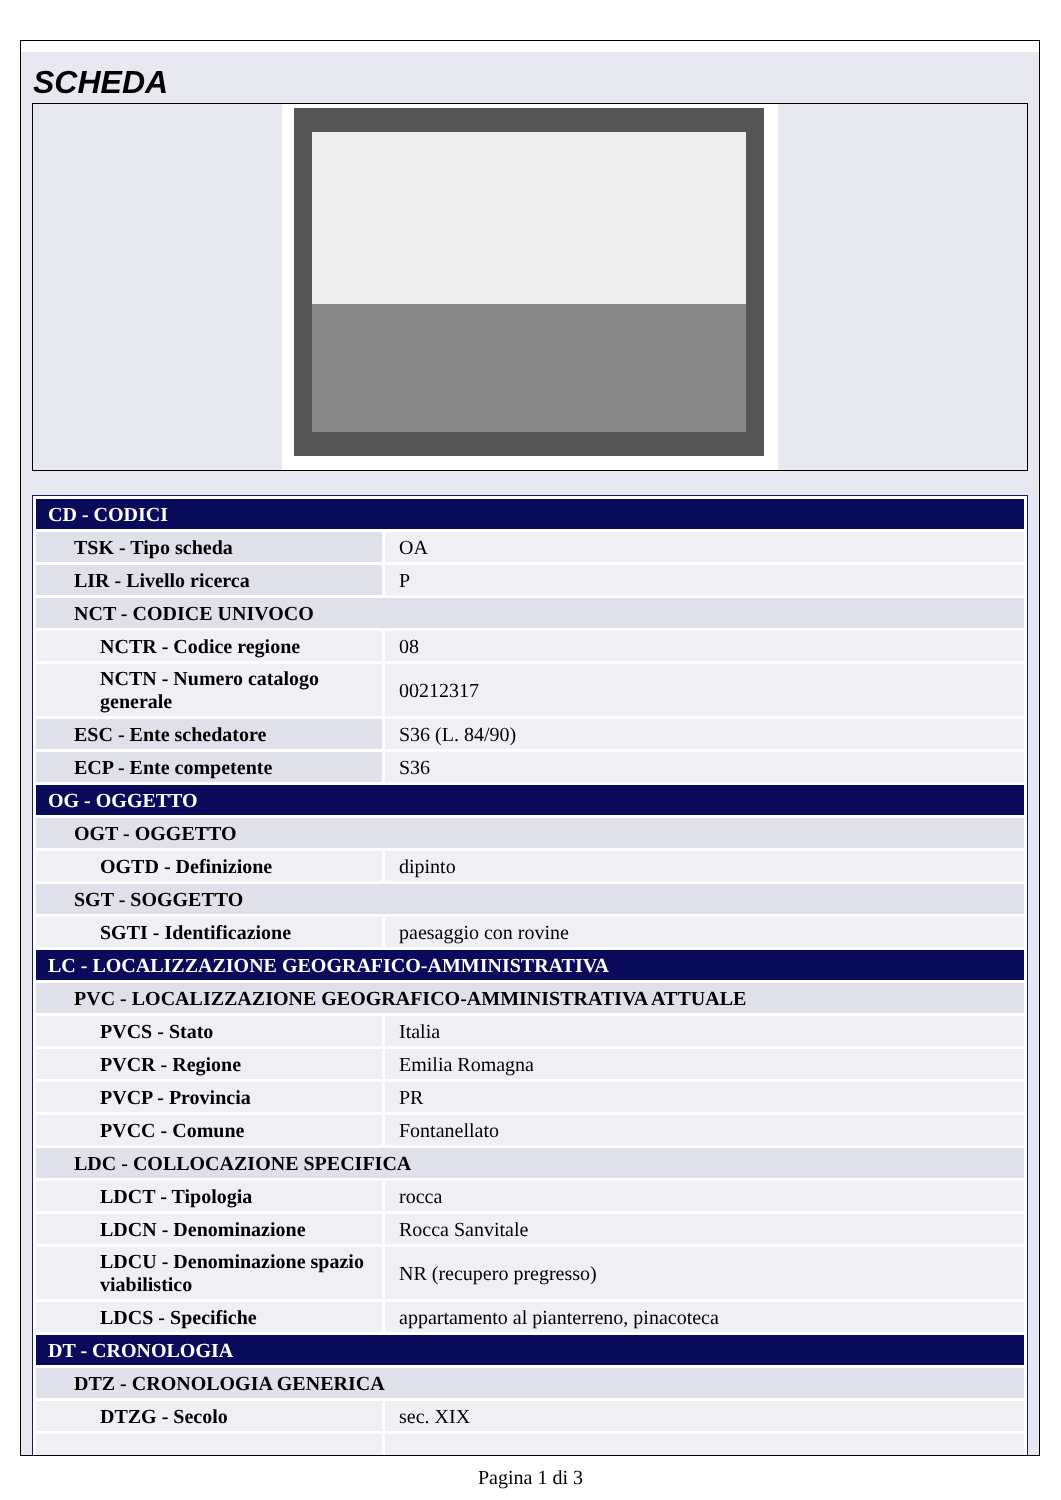SCHEDA
| CD - CODICI | |
| TSK - Tipo scheda | OA |
| LIR - Livello ricerca | P |
| NCT - CODICE UNIVOCO | |
| NCTR - Codice regione | 08 |
| NCTN - Numero catalogo generale | 00212317 |
| ESC - Ente schedatore | S36 (L. 84/90) |
| ECP - Ente competente | S36 |
| OG - OGGETTO | |
| OGT - OGGETTO | |
| OGTD - Definizione | dipinto |
| SGT - SOGGETTO | |
| SGTI - Identificazione | paesaggio con rovine |
| LC - LOCALIZZAZIONE GEOGRAFICO-AMMINISTRATIVA | |
| PVC - LOCALIZZAZIONE GEOGRAFICO-AMMINISTRATIVA ATTUALE | |
| PVCS - Stato | Italia |
| PVCR - Regione | Emilia Romagna |
| PVCP - Provincia | PR |
| PVCC - Comune | Fontanellato |
| LDC - COLLOCAZIONE SPECIFICA | |
| LDCT - Tipologia | rocca |
| LDCN - Denominazione | Rocca Sanvitale |
| LDCU - Denominazione spazio viabilistico | NR (recupero pregresso) |
| LDCS - Specifiche | appartamento al pianterreno, pinacoteca |
| DT - CRONOLOGIA | |
| DTZ - CRONOLOGIA GENERICA | |
| DTZG - Secolo | sec. XIX |
Pagina 1 di 3